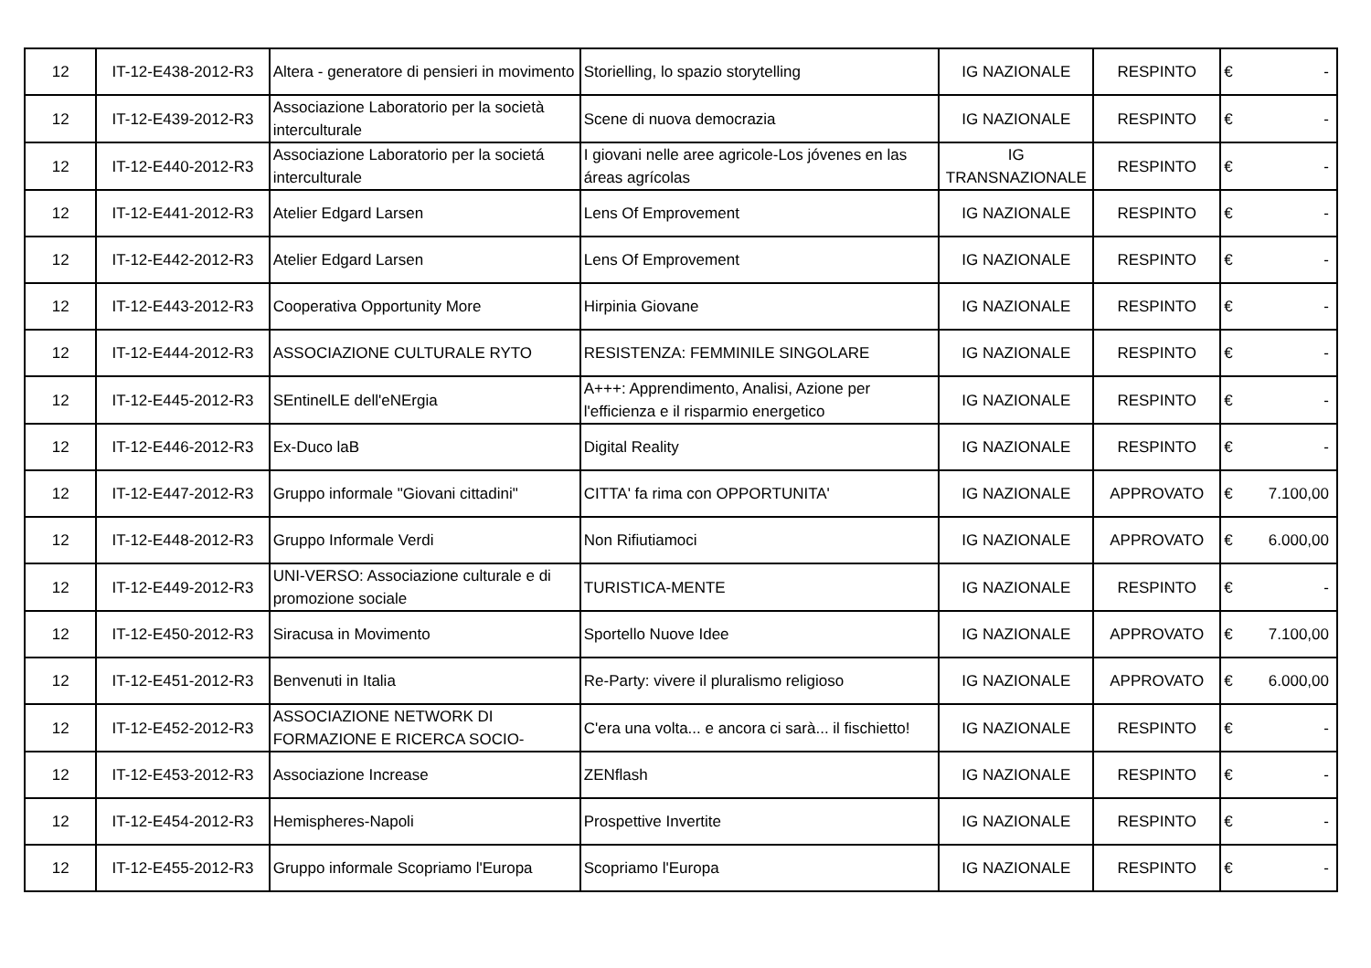| 12 | IT-12-E438-2012-R3 | Altera - generatore di pensieri in movimento | Storielling, lo spazio storytelling | IG NAZIONALE | RESPINTO | € | - |
| 12 | IT-12-E439-2012-R3 | Associazione Laboratorio per la società interculturale | Scene di nuova democrazia | IG NAZIONALE | RESPINTO | € | - |
| 12 | IT-12-E440-2012-R3 | Associazione Laboratorio per la societá interculturale | I giovani nelle aree agricole-Los jóvenes en las áreas agrícolas | IG TRANSNAZIONALE | RESPINTO | € | - |
| 12 | IT-12-E441-2012-R3 | Atelier Edgard Larsen | Lens Of Emprovement | IG NAZIONALE | RESPINTO | € | - |
| 12 | IT-12-E442-2012-R3 | Atelier Edgard Larsen | Lens Of Emprovement | IG NAZIONALE | RESPINTO | € | - |
| 12 | IT-12-E443-2012-R3 | Cooperativa Opportunity More | Hirpinia Giovane | IG NAZIONALE | RESPINTO | € | - |
| 12 | IT-12-E444-2012-R3 | ASSOCIAZIONE CULTURALE RYTO | RESISTENZA: FEMMINILE SINGOLARE | IG NAZIONALE | RESPINTO | € | - |
| 12 | IT-12-E445-2012-R3 | SEntinelLE dell'eNErgia | A+++: Apprendimento, Analisi, Azione per l'efficienza e il risparmio energetico | IG NAZIONALE | RESPINTO | € | - |
| 12 | IT-12-E446-2012-R3 | Ex-Duco laB | Digital Reality | IG NAZIONALE | RESPINTO | € | - |
| 12 | IT-12-E447-2012-R3 | Gruppo informale "Giovani cittadini" | CITTA' fa rima con OPPORTUNITA' | IG NAZIONALE | APPROVATO | € | 7.100,00 |
| 12 | IT-12-E448-2012-R3 | Gruppo Informale Verdi | Non Rifiutiamoci | IG NAZIONALE | APPROVATO | € | 6.000,00 |
| 12 | IT-12-E449-2012-R3 | UNI-VERSO: Associazione culturale e di promozione sociale | TURISTICA-MENTE | IG NAZIONALE | RESPINTO | € | - |
| 12 | IT-12-E450-2012-R3 | Siracusa in Movimento | Sportello Nuove Idee | IG NAZIONALE | APPROVATO | € | 7.100,00 |
| 12 | IT-12-E451-2012-R3 | Benvenuti in Italia | Re-Party: vivere il pluralismo religioso | IG NAZIONALE | APPROVATO | € | 6.000,00 |
| 12 | IT-12-E452-2012-R3 | ASSOCIAZIONE NETWORK DI FORMAZIONE E RICERCA SOCIO- | C'era una volta... e ancora ci sarà... il fischietto! | IG NAZIONALE | RESPINTO | € | - |
| 12 | IT-12-E453-2012-R3 | Associazione Increase | ZENflash | IG NAZIONALE | RESPINTO | € | - |
| 12 | IT-12-E454-2012-R3 | Hemispheres-Napoli | Prospettive Invertite | IG NAZIONALE | RESPINTO | € | - |
| 12 | IT-12-E455-2012-R3 | Gruppo informale Scopriamo l'Europa | Scopriamo l'Europa | IG NAZIONALE | RESPINTO | € | - |